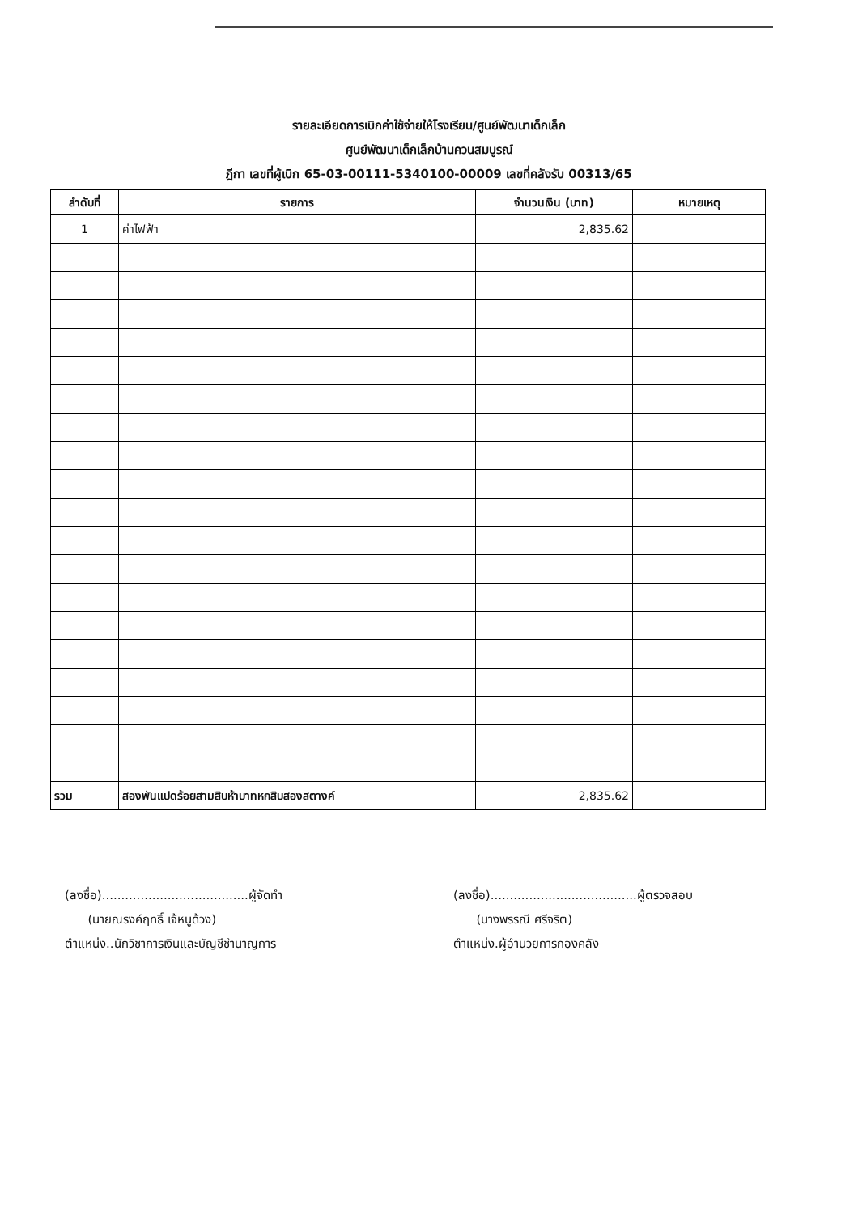รายละเอียดการเบิกค่าใช้จ่ายให้โรงเรียน/ศูนย์พัฒนาเด็กเล็ก
ศูนย์พัฒนาเด็กเล็กบ้านควนสมบูรณ์
ฎีกา เลขที่ผู้เบิก 65-03-00111-5340100-00009 เลขที่คลังรับ 00313/65
| ลำดับที่ | รายการ | จำนวนเงิน (บาท) | หมายเหตุ |
| --- | --- | --- | --- |
| 1 | ค่าไฟฟ้า | 2,835.62 | |
| รวม | สองพันแปดร้อยสามสิบห้าบาทหกสิบสองสตางค์ | 2,835.62 | |
(ลงชื่อ)......................................ผู้จัดทำ
(นายณรงค์ฤทธิ์ เจ้หนูด้วง)
ตำแหน่ง..นักวิชาการเงินและบัญชีชำนาญการ
(ลงชื่อ)......................................ผู้ตรวจสอบ
(นางพรรณี ศรีจริต)
ตำแหน่ง.ผู้อำนวยการกองคลัง